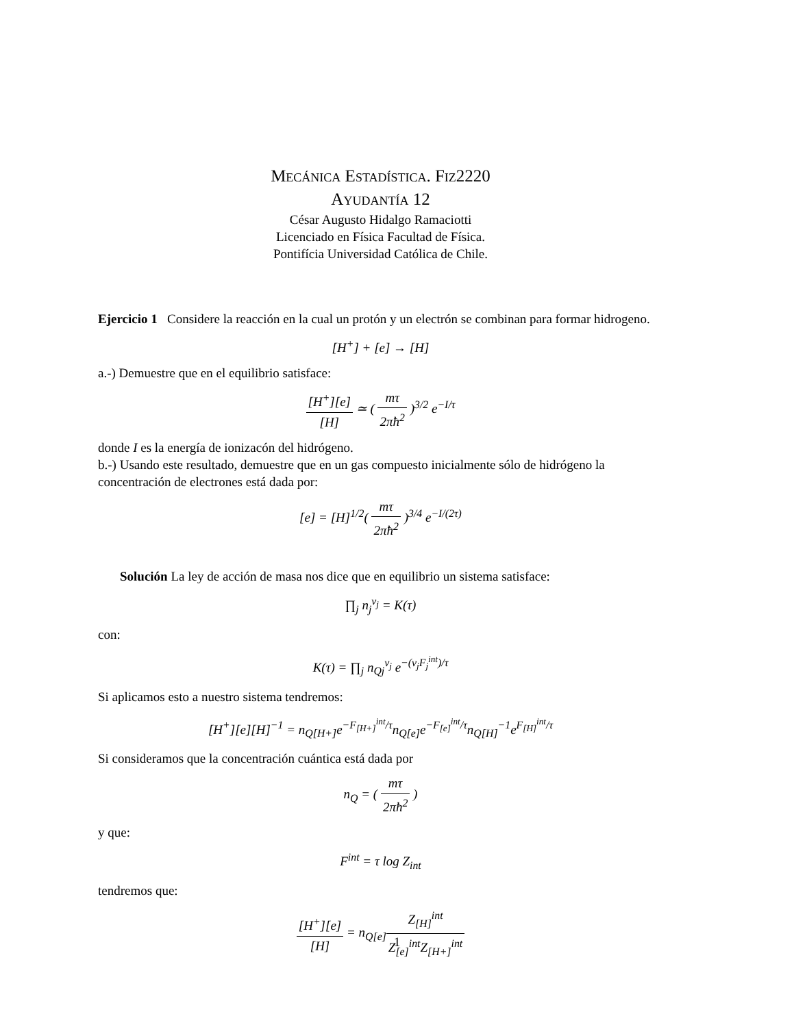Mecánica Estadística. Fiz2220
Ayudantía 12
César Augusto Hidalgo Ramaciotti
Licenciado en Física Facultad de Física.
Pontifícia Universidad Católica de Chile.
Ejercicio 1 Considere la reacción en la cual un protón y un electrón se combinan para formar hidrogeno.
[H<sup>+</sup>] + [e] → [H]
a.-) Demuestre que en el equilibrio satisface:
[H<sup>+</sup>][e] [H] ≃ ( mτ 2πħ<sup>2</sup> )<sup>3/2</sup> e<sup>−I/τ</sup>
donde I es la energía de ionizacón del hidrógeno.
b.-) Usando este resultado, demuestre que en un gas compuesto inicialmente sólo de hidrógeno la concentración de electrones está dada por:
[e] = [H]<sup>1/2</sup>( mτ 2πħ<sup>2</sup> )<sup>3/4</sup> e<sup>−I/(2τ)</sup>
Solución La ley de acción de masa nos dice que en equilibrio un sistema satisface:
∏<sub>j</sub> n<sub>j</sub><sup>ν<sub>j</sub></sup> = K(τ)
con:
K(τ) = ∏<sub>j</sub> n<sub>Qj</sub><sup>ν<sub>j</sub></sup> e<sup>−(ν<sub>j</sub>F<sub>j</sub><sup>int</sup>)/τ</sup>
Si aplicamos esto a nuestro sistema tendremos:
[H<sup>+</sup>][e][H]<sup>−1</sup> = n<sub>Q[H+]</sub>e<sup>−F<sub>[H+]</sub><sup>int</sup>/τ</sup>n<sub>Q[e]</sub>e<sup>−F<sub>[e]</sub><sup>int</sup>/τ</sup>n<sub>Q[H]</sub><sup>−1</sup>e<sup>F<sub>[H]</sub><sup>int</sup>/τ</sup>
Si consideramos que la concentración cuántica está dada por
n<sub>Q</sub> = ( mτ 2πħ<sup>2</sup> )
y que:
F<sup>int</sup> = τ log Z<sub>int</sub>
tendremos que:
[H<sup>+</sup>][e] [H] = n<sub>Q[e]</sub>Z<sub>[H]</sub><sup>int</sup> Z<sub>[e]</sub><sup>int</sup>Z<sub>[H+]</sub><sup>int</sup>
1